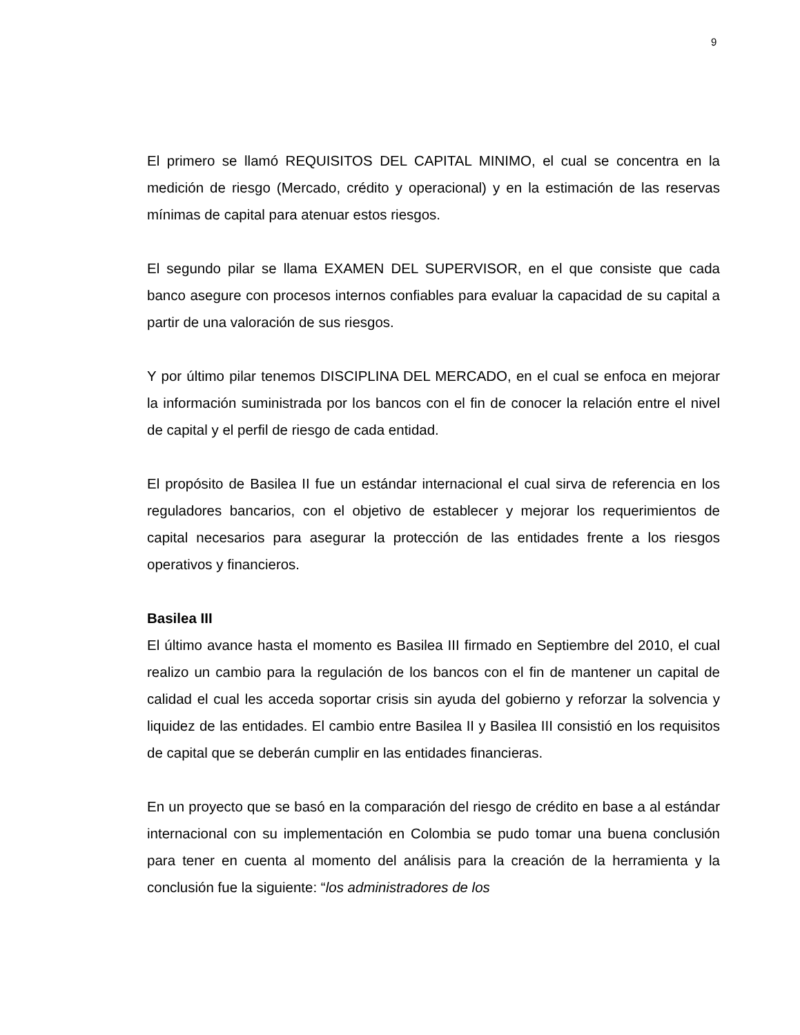9
El primero se llamó REQUISITOS DEL CAPITAL MINIMO, el cual se concentra en la medición de riesgo (Mercado, crédito y operacional) y en la estimación de las reservas mínimas de capital para atenuar estos riesgos.
El segundo pilar se llama EXAMEN DEL SUPERVISOR, en el que consiste que cada banco asegure con procesos internos confiables para evaluar la capacidad de su capital a partir de una valoración de sus riesgos.
Y por último pilar tenemos DISCIPLINA DEL MERCADO, en el cual se enfoca en mejorar la información suministrada por los bancos con el fin de conocer la relación entre el nivel de capital y el perfil de riesgo de cada entidad.
El propósito de Basilea II fue un estándar internacional el cual sirva de referencia en los reguladores bancarios, con el objetivo de establecer y mejorar los requerimientos de capital necesarios para asegurar la protección de las entidades frente a los riesgos operativos y financieros.
Basilea III
El último avance hasta el momento es Basilea III firmado en Septiembre del 2010, el cual realizo un cambio para la regulación de los bancos con el fin de mantener un capital de calidad el cual les acceda soportar crisis sin ayuda del gobierno y reforzar la solvencia y liquidez de las entidades. El cambio entre Basilea II y Basilea III consistió en los requisitos de capital que se deberán cumplir en las entidades financieras.
En un proyecto que se basó en la comparación del riesgo de crédito en base a al estándar internacional con su implementación en Colombia se pudo tomar una buena conclusión para tener en cuenta al momento del análisis para la creación de la herramienta y la conclusión fue la siguiente: “los administradores de los